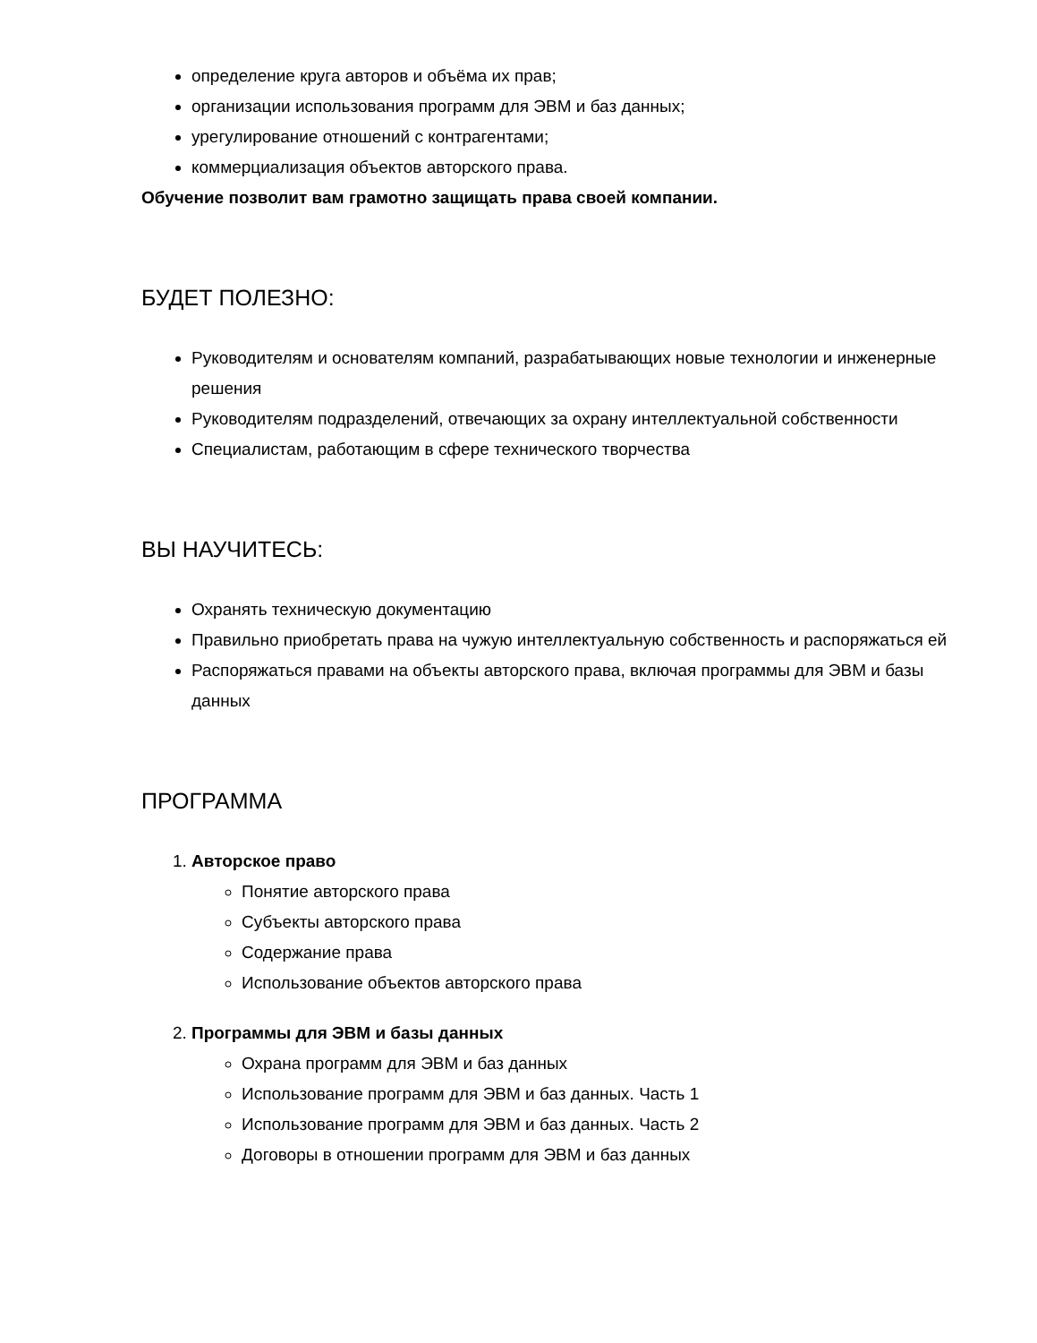определение круга авторов и объёма их прав;
организации использования программ для ЭВМ и баз данных;
урегулирование отношений с контрагентами;
коммерциализация объектов авторского права.
Обучение позволит вам грамотно защищать права своей компании.
БУДЕТ ПОЛЕЗНО:
Руководителям и основателям компаний, разрабатывающих новые технологии и инженерные решения
Руководителям подразделений, отвечающих за охрану интеллектуальной собственности
Специалистам, работающим в сфере технического творчества
ВЫ НАУЧИТЕСЬ:
Охранять техническую документацию
Правильно приобретать права на чужую интеллектуальную собственность и распоряжаться ей
Распоряжаться правами на объекты авторского права, включая программы для ЭВМ и базы данных
ПРОГРАММА
1. Авторское право
Понятие авторского права
Субъекты авторского права
Содержание права
Использование объектов авторского права
2. Программы для ЭВМ и базы данных
Охрана программ для ЭВМ и баз данных
Использование программ для ЭВМ и баз данных. Часть 1
Использование программ для ЭВМ и баз данных. Часть 2
Договоры в отношении программ для ЭВМ и баз данных